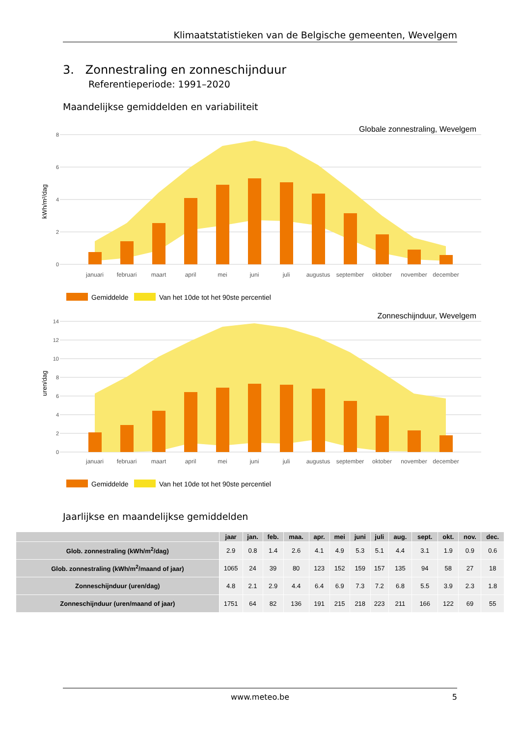Klimaatstatistieken van de Belgische gemeenten, Wevelgem
3. Zonnestraling en zonneschijnduur
Referentieperiode: 1991–2020
Maandelijkse gemiddelden en variabiliteit
Globale zonnestraling, Wevelgem
8
6
4
2
0
kWh/m²/dag
januari
februari
maart
april
mei
juni
juli
augustus
september
oktober
november
december
Gemiddelde
Van het 10de tot het 90ste percentiel
Zonneschijnduur, Wevelgem
14
12
10
8
6
4
2
0
uren/dag
januari
februari
maart
april
mei
juni
juli
augustus
september
oktober
november
december
Gemiddelde
Van het 10de tot het 90ste percentiel
Jaarlijkse en maandelijkse gemiddelden
| | jaar | jan. | feb. | maa. | apr. | mei | juni | juli | aug. | sept. | okt. | nov. | dec. |
| --- | --- | --- | --- | --- | --- | --- | --- | --- | --- | --- | --- | --- | --- |
| Glob. zonnestraling (kWh/m<sup>2</sup>/dag) | 2.9 | 0.8 | 1.4 | 2.6 | 4.1 | 4.9 | 5.3 | 5.1 | 4.4 | 3.1 | 1.9 | 0.9 | 0.6 |
| Glob. zonnestraling (kWh/m<sup>2</sup>/maand of jaar) | 1065 | 24 | 39 | 80 | 123 | 152 | 159 | 157 | 135 | 94 | 58 | 27 | 18 |
| Zonneschijnduur (uren/dag) | 4.8 | 2.1 | 2.9 | 4.4 | 6.4 | 6.9 | 7.3 | 7.2 | 6.8 | 5.5 | 3.9 | 2.3 | 1.8 |
| Zonneschijnduur (uren/maand of jaar) | 1751 | 64 | 82 | 136 | 191 | 215 | 218 | 223 | 211 | 166 | 122 | 69 | 55 |
www.meteo.be 5